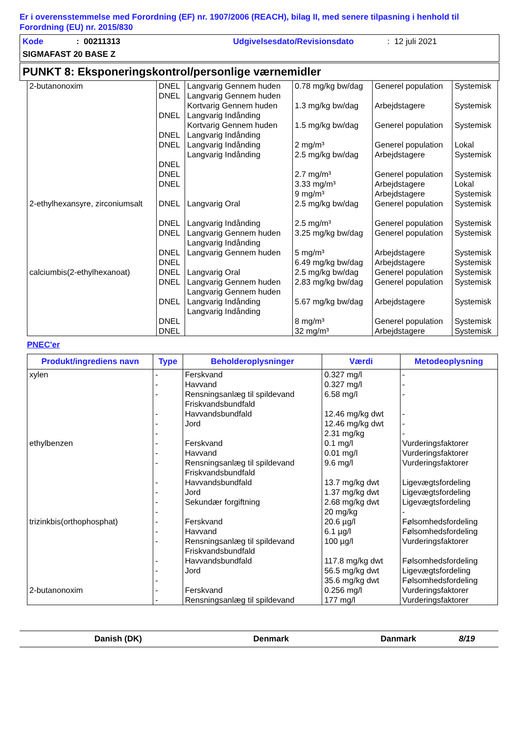Er i overensstemmelse med Forordning (EF) nr. 1907/2006 (REACH), bilag II, med senere tilpasning i henhold til Forordning (EU) nr. 2015/830
Kode: 00211313 Udgivelsesdato/Revisionsdato: 12 juli 2021
SIGMAFAST 20 BASE Z
PUNKT 8: Eksponeringskontrol/personlige værnemidler
| 2-butanonoxim | DNEL DNEL DNEL DNEL DNEL DNEL DNEL DNEL | Langvarig Gennem huden Langvarig Gennem huden Kortvarig Gennem huden Langvarig Indånding Kortvarig Gennem huden Langvarig Indånding Langvarig Indånding Langvarig Indånding | 0.78 mg/kg bw/dag 1.3 mg/kg bw/dag 1.5 mg/kg bw/dag 2 mg/m³ 2.5 mg/kg bw/dag 2.7 mg/m³ 3.33 mg/m³ 9 mg/m³ | Generel population Arbejdstagere Generel population Generel population Arbejdstagere Generel population Arbejdstagere Arbejdstagere | Systemisk Systemisk Systemisk Lokal Systemisk Systemisk Lokal Systemisk |
| 2-ethylhexansyre, zirconiumsalt | DNEL DNEL DNEL DNEL DNEL | Langvarig Oral Langvarig Indånding Langvarig Gennem huden Langvarig Indånding Langvarig Gennem huden | 2.5 mg/kg bw/dag 2.5 mg/m³ 3.25 mg/kg bw/dag 5 mg/m³ 6.49 mg/kg bw/dag | Generel population Generel population Generel population Arbejdstagere Arbejdstagere | Systemisk Systemisk Systemisk Systemisk Systemisk |
| calciumbis(2-ethylhexanoat) | DNEL DNEL DNEL DNEL DNEL | Langvarig Oral Langvarig Gennem huden Langvarig Gennem huden Langvarig Indånding Langvarig Indånding | 2.5 mg/kg bw/dag 2.83 mg/kg bw/dag 5.67 mg/kg bw/dag 8 mg/m³ 32 mg/m³ | Generel population Generel population Arbejdstagere Generel population Arbejdstagere | Systemisk Systemisk Systemisk Systemisk Systemisk |
PNEC'er
| Produkt/ingrediens navn | Type | Beholderoplysninger | Værdi | Metodeoplysning |
| --- | --- | --- | --- | --- |
| xylen | - - - - - - | Ferskvand Havvand Rensningsanlæg til spildevand Friskvandsbundfald Havvandsbundfald Jord | 0.327 mg/l 0.327 mg/l 6.58 mg/l 12.46 mg/kg dwt 12.46 mg/kg dwt 2.31 mg/kg | - - - - - - |
| ethylbenzen | - - - - - - - | Ferskvand Havvand Rensningsanlæg til spildevand Friskvandsbundfald Havvandsbundfald Jord Sekundær forgiftning | 0.1 mg/l 0.01 mg/l 9.6 mg/l 13.7 mg/kg dwt 1.37 mg/kg dwt 2.68 mg/kg dwt 20 mg/kg | Vurderingsfaktorer Vurderingsfaktorer Vurderingsfaktorer Ligevægtsfordeling Ligevægtsfordeling Ligevægtsfordeling - |
| trizinkbis(orthophosphat) | - - - - - - | Ferskvand Havvand Rensningsanlæg til spildevand Friskvandsbundfald Havvandsbundfald Jord | 20.6 µg/l 6.1 µg/l 100 µg/l 117.8 mg/kg dwt 56.5 mg/kg dwt 35.6 mg/kg dwt | Følsomhedsfordeling Følsomhedsfordeling Vurderingsfaktorer Følsomhedsfordeling Ligevægtsfordeling Følsomhedsfordeling |
| 2-butanonoxim | - - | Ferskvand Rensningsanlæg til spildevand | 0.256 mg/l 177 mg/l | Vurderingsfaktorer Vurderingsfaktorer |
Danish (DK) Denmark Danmark 8/19